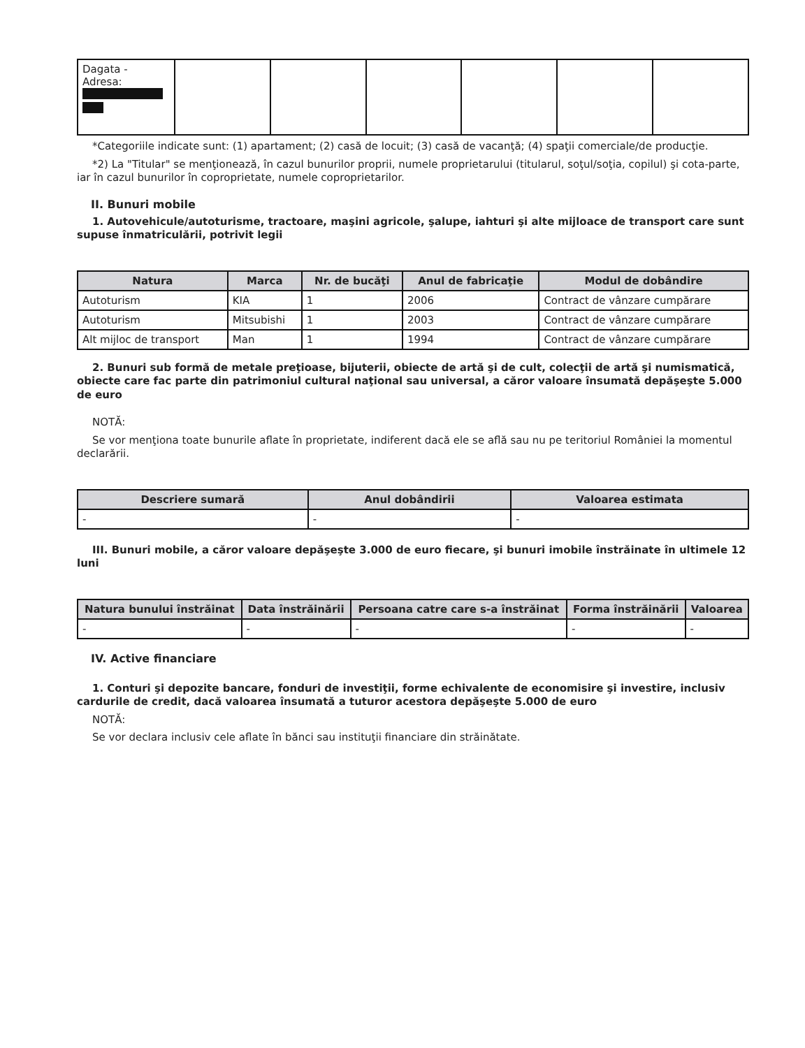| Dagata - Adresa: | | | | | | |
*Categoriile indicate sunt: (1) apartament; (2) casă de locuit; (3) casă de vacanţă; (4) spaţii comerciale/de producţie.
*2) La "Titular" se menţionează, în cazul bunurilor proprii, numele proprietarului (titularul, soţul/soţia, copilul) şi cota-parte, iar în cazul bunurilor în coproprietate, numele coproprietarilor.
II. Bunuri mobile
1. Autovehicule/autoturisme, tractoare, maşini agricole, şalupe, iahturi şi alte mijloace de transport care sunt supuse înmatriculării, potrivit legii
| Natura | Marca | Nr. de bucăţi | Anul de fabricaţie | Modul de dobândire |
| --- | --- | --- | --- | --- |
| Autoturism | KIA | 1 | 2006 | Contract de vânzare cumpărare |
| Autoturism | Mitsubishi | 1 | 2003 | Contract de vânzare cumpărare |
| Alt mijloc de transport | Man | 1 | 1994 | Contract de vânzare cumpărare |
2. Bunuri sub formă de metale preţioase, bijuterii, obiecte de artă şi de cult, colecţii de artă şi numismatică, obiecte care fac parte din patrimoniul cultural naţional sau universal, a căror valoare însumată depăşeşte 5.000 de euro
NOTĂ:
Se vor menţiona toate bunurile aflate în proprietate, indiferent dacă ele se află sau nu pe teritoriul României la momentul declarării.
| Descriere sumară | Anul dobândirii | Valoarea estimata |
| --- | --- | --- |
| - | - | - |
III. Bunuri mobile, a căror valoare depăşeşte 3.000 de euro fiecare, şi bunuri imobile înstrăinate în ultimele 12 luni
| Natura bunului înstrăinat | Data înstrăinării | Persoana catre care s-a înstrăinat | Forma înstrăinării | Valoarea |
| --- | --- | --- | --- | --- |
| - | - | - | - | - |
IV. Active financiare
1. Conturi şi depozite bancare, fonduri de investiţii, forme echivalente de economisire şi investire, inclusiv cardurile de credit, dacă valoarea însumată a tuturor acestora depăşeşte 5.000 de euro
NOTĂ:
Se vor declara inclusiv cele aflate în bănci sau instituţii financiare din străinătate.